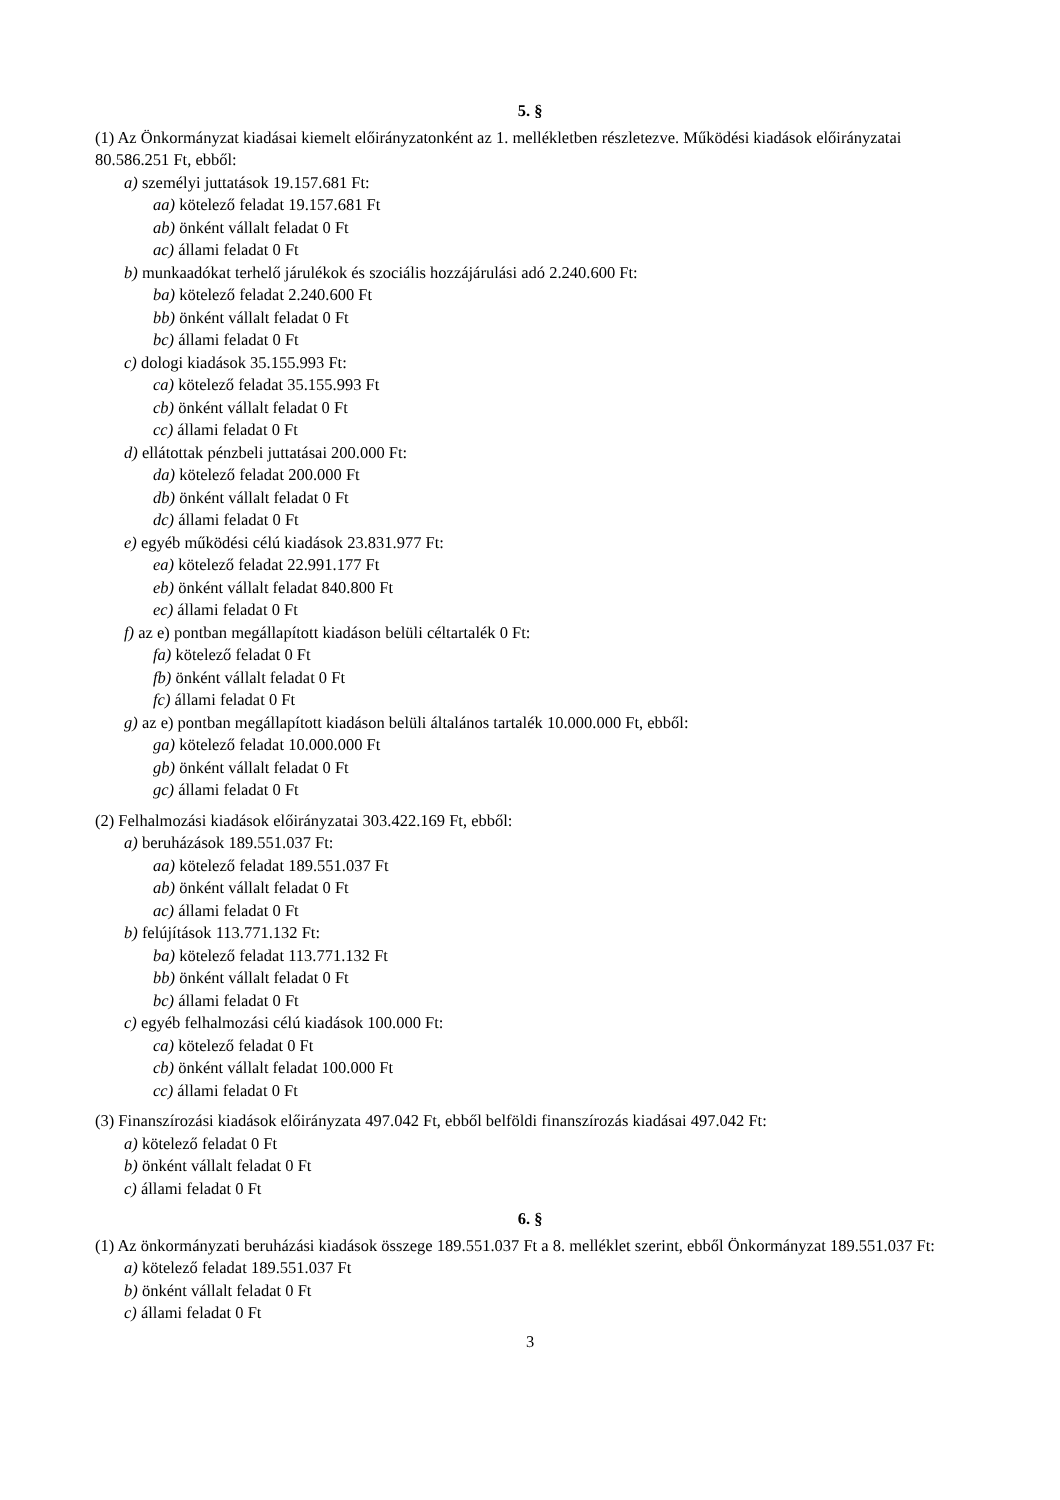5. §
(1) Az Önkormányzat kiadásai kiemelt előirányzatonként az 1. mellékletben részletezve. Működési kiadások előirányzatai 80.586.251 Ft, ebből:
a) személyi juttatások 19.157.681 Ft:
aa) kötelező feladat 19.157.681 Ft
ab) önként vállalt feladat 0 Ft
ac) állami feladat 0 Ft
b) munkaadókat terhelő járulékok és szociális hozzájárulási adó 2.240.600 Ft:
ba) kötelező feladat 2.240.600 Ft
bb) önként vállalt feladat 0 Ft
bc) állami feladat 0 Ft
c) dologi kiadások 35.155.993 Ft:
ca) kötelező feladat 35.155.993 Ft
cb) önként vállalt feladat 0 Ft
cc) állami feladat 0 Ft
d) ellátottak pénzbeli juttatásai 200.000 Ft:
da) kötelező feladat 200.000 Ft
db) önként vállalt feladat 0 Ft
dc) állami feladat 0 Ft
e) egyéb működési célú kiadások 23.831.977 Ft:
ea) kötelező feladat 22.991.177 Ft
eb) önként vállalt feladat 840.800 Ft
ec) állami feladat 0 Ft
f) az e) pontban megállapított kiadáson belüli céltartalék 0 Ft:
fa) kötelező feladat 0 Ft
fb) önként vállalt feladat 0 Ft
fc) állami feladat 0 Ft
g) az e) pontban megállapított kiadáson belüli általános tartalék 10.000.000 Ft, ebből:
ga) kötelező feladat 10.000.000 Ft
gb) önként vállalt feladat 0 Ft
gc) állami feladat 0 Ft
(2) Felhalmozási kiadások előirányzatai 303.422.169 Ft, ebből:
a) beruházások 189.551.037 Ft:
aa) kötelező feladat 189.551.037 Ft
ab) önként vállalt feladat 0 Ft
ac) állami feladat 0 Ft
b) felújítások 113.771.132 Ft:
ba) kötelező feladat 113.771.132 Ft
bb) önként vállalt feladat 0 Ft
bc) állami feladat 0 Ft
c) egyéb felhalmozási célú kiadások 100.000 Ft:
ca) kötelező feladat 0 Ft
cb) önként vállalt feladat 100.000 Ft
cc) állami feladat 0 Ft
(3) Finanszírozási kiadások előirányzata 497.042 Ft, ebből belföldi finanszírozás kiadásai 497.042 Ft:
a) kötelező feladat 0 Ft
b) önként vállalt feladat 0 Ft
c) állami feladat 0 Ft
6. §
(1) Az önkormányzati beruházási kiadások összege 189.551.037 Ft a 8. melléklet szerint, ebből Önkormányzat 189.551.037 Ft:
a) kötelező feladat 189.551.037 Ft
b) önként vállalt feladat 0 Ft
c) állami feladat 0 Ft
3